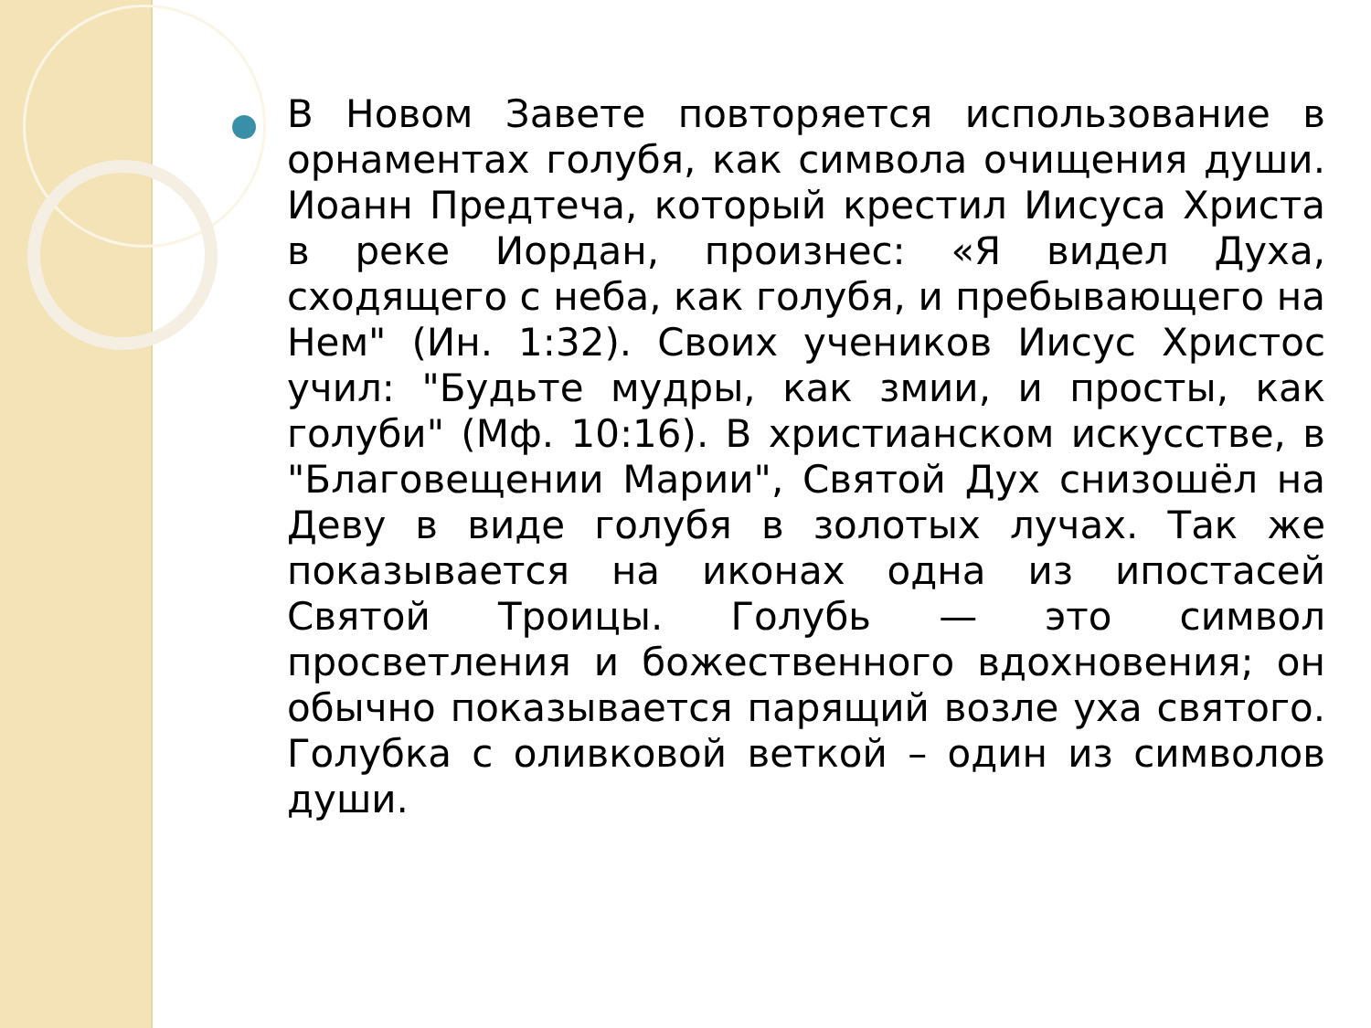В Новом Завете повторяется использование в орнаментах голубя, как символа очищения души. Иоанн Предтеча, который крестил Иисуса Христа в реке Иордан, произнес: «Я видел Духа, сходящего с неба, как голубя, и пребывающего на Нем" (Ин. 1:32). Своих учеников Иисус Христос учил: "Будьте мудры, как змии, и просты, как голуби" (Мф. 10:16). В христианском искусстве, в "Благовещении Марии", Святой Дух снизошёл на Деву в виде голубя в золотых лучах. Так же показывается на иконах одна из ипостасей Святой Троицы. Голубь — это символ просветления и божественного вдохновения; он обычно показывается парящий возле уха святого. Голубка с оливковой веткой – один из символов души.